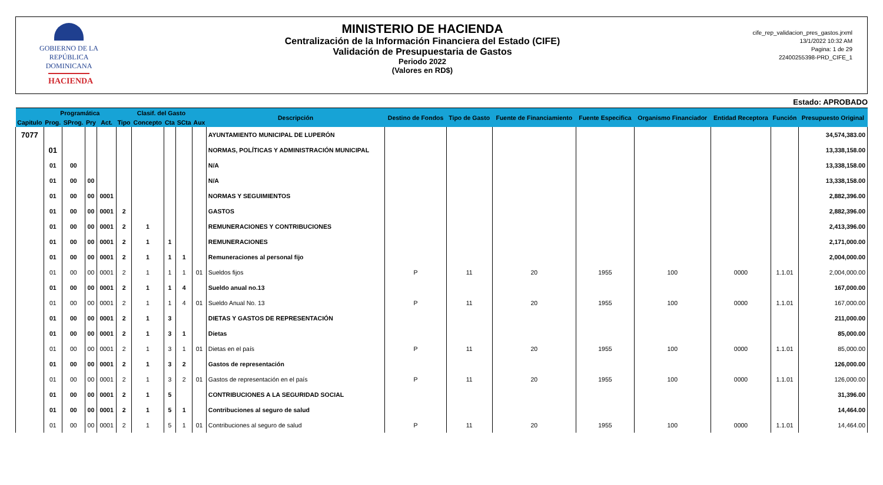GOBIERNO DE LA
REPÚBLICA
DOMINICANA
HACIENDA
MINISTERIO DE HACIENDA
Centralización de la Información Financiera del Estado (CIFE)
Validación de Presupuestaria de Gastos
Periodo 2022
(Valores en RD$)
cife_rep_validacion_pres_gastos.jrxml
13/1/2022 10:32 AM
Pagina: 1 de 29
22400255398-PRD_CIFE_1
Estado: APROBADO
| | Programática | | | | Clasif. del Gasto | | | | | Descripción | Destino de Fondos | Tipo de Gasto | Fuente de Financiamiento | Fuente Especifica | Organismo Financiador | Entidad Receptora | Función | Presupuesto Original |
| --- | --- | --- | --- | --- | --- | --- | --- | --- | --- | --- | --- | --- | --- | --- | --- | --- | --- | --- |
| Capitulo | Prog. | SProg. | Pry | Act. | Tipo | Concepto | Cta | SCta | Aux | | | | | | | | | |
| 7077 | | | | | | | | | | AYUNTAMIENTO MUNICIPAL DE LUPERÓN | | | | | | | | 34,574,383.00 |
| | 01 | | | | | | | | | NORMAS, POLÍTICAS Y ADMINISTRACIÓN MUNICIPAL | | | | | | | | 13,338,158.00 |
| | 01 | 00 | | | | | | | | N/A | | | | | | | | 13,338,158.00 |
| | 01 | 00 | 00 | | | | | | | N/A | | | | | | | | 13,338,158.00 |
| | 01 | 00 | 00 | 0001 | | | | | | NORMAS Y SEGUIMIENTOS | | | | | | | | 2,882,396.00 |
| | 01 | 00 | 00 | 0001 | 2 | | | | | GASTOS | | | | | | | | 2,882,396.00 |
| | 01 | 00 | 00 | 0001 | 2 | 1 | | | | REMUNERACIONES Y CONTRIBUCIONES | | | | | | | | 2,413,396.00 |
| | 01 | 00 | 00 | 0001 | 2 | 1 | 1 | | | REMUNERACIONES | | | | | | | | 2,171,000.00 |
| | 01 | 00 | 00 | 0001 | 2 | 1 | 1 | 1 | | Remuneraciones al personal fijo | | | | | | | | 2,004,000.00 |
| | 01 | 00 | 00 | 0001 | 2 | 1 | 1 | 1 | 01 | Sueldos fijos | P | 11 | 20 | 1955 | 100 | 0000 | 1.1.01 | 2,004,000.00 |
| | 01 | 00 | 00 | 0001 | 2 | 1 | 1 | 4 | | Sueldo anual no.13 | | | | | | | | 167,000.00 |
| | 01 | 00 | 00 | 0001 | 2 | 1 | 1 | 4 | 01 | Sueldo Anual No. 13 | P | 11 | 20 | 1955 | 100 | 0000 | 1.1.01 | 167,000.00 |
| | 01 | 00 | 00 | 0001 | 2 | 1 | 3 | | | DIETAS Y GASTOS DE REPRESENTACIÓN | | | | | | | | 211,000.00 |
| | 01 | 00 | 00 | 0001 | 2 | 1 | 3 | 1 | | Dietas | | | | | | | | 85,000.00 |
| | 01 | 00 | 00 | 0001 | 2 | 1 | 3 | 1 | 01 | Dietas en el país | P | 11 | 20 | 1955 | 100 | 0000 | 1.1.01 | 85,000.00 |
| | 01 | 00 | 00 | 0001 | 2 | 1 | 3 | 2 | | Gastos de representación | | | | | | | | 126,000.00 |
| | 01 | 00 | 00 | 0001 | 2 | 1 | 3 | 2 | 01 | Gastos de representación en el país | P | 11 | 20 | 1955 | 100 | 0000 | 1.1.01 | 126,000.00 |
| | 01 | 00 | 00 | 0001 | 2 | 1 | 5 | | | CONTRIBUCIONES A LA SEGURIDAD SOCIAL | | | | | | | | 31,396.00 |
| | 01 | 00 | 00 | 0001 | 2 | 1 | 5 | 1 | | Contribuciones al seguro de salud | | | | | | | | 14,464.00 |
| | 01 | 00 | 00 | 0001 | 2 | 1 | 5 | 1 | 01 | Contribuciones al seguro de salud | P | 11 | 20 | 1955 | 100 | 0000 | 1.1.01 | 14,464.00 |